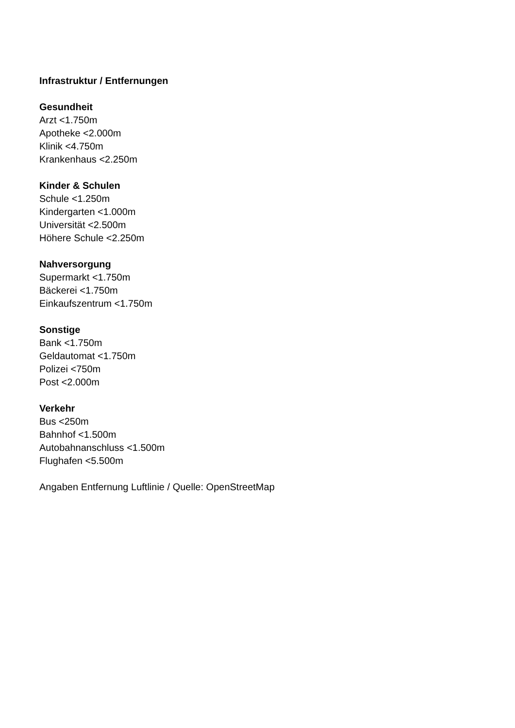Infrastruktur / Entfernungen
Gesundheit
Arzt <1.750m
Apotheke <2.000m
Klinik <4.750m
Krankenhaus <2.250m
Kinder & Schulen
Schule <1.250m
Kindergarten <1.000m
Universität <2.500m
Höhere Schule <2.250m
Nahversorgung
Supermarkt <1.750m
Bäckerei <1.750m
Einkaufszentrum <1.750m
Sonstige
Bank <1.750m
Geldautomat <1.750m
Polizei <750m
Post <2.000m
Verkehr
Bus <250m
Bahnhof <1.500m
Autobahnanschluss <1.500m
Flughafen <5.500m
Angaben Entfernung Luftlinie / Quelle: OpenStreetMap